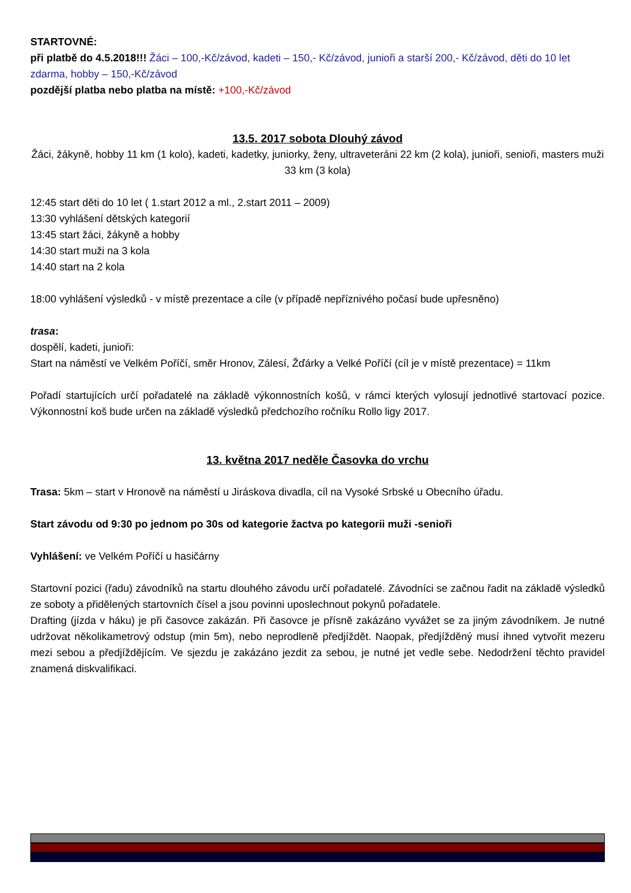STARTOVNÉ:
při platbě do 4.5.2018!!! Žáci – 100,-Kč/závod, kadeti – 150,- Kč/závod, junioři a starší 200,- Kč/závod, děti do 10 let zdarma, hobby – 150,-Kč/závod
pozdější platba nebo platba na místě: +100,-Kč/závod
13.5. 2017 sobota Dlouhý závod
Žáci, žákyně, hobby 11 km (1 kolo), kadeti, kadetky, juniorky, ženy, ultraveteráni 22 km (2 kola), junioři, senioři, masters muži 33 km (3 kola)
12:45 start děti do 10 let ( 1.start 2012 a ml., 2.start 2011 – 2009)
13:30 vyhlášení dětských kategorií
13:45 start žáci, žákyně a hobby
14:30 start muži na 3 kola
14:40 start na 2 kola
18:00 vyhlášení výsledků - v místě prezentace a cíle (v případě nepříznivého počasí bude upřesněno)
trasa:
dospělí, kadeti, junioři:
Start na náměstí ve Velkém Poříčí, směr Hronov, Zálesí, Žďárky a Velké Poříčí (cíl je v místě prezentace) = 11km
Pořadí startujících určí pořadatelé na základě výkonnostních košů, v rámci kterých vylosují jednotlivé startovací pozice. Výkonnostní koš bude určen na základě výsledků předchozího ročníku Rollo ligy 2017.
13. května 2017 neděle Časovka do vrchu
Trasa: 5km – start v Hronově na náměstí u Jiráskova divadla, cíl na Vysoké Srbské u Obecního úřadu.
Start závodu od 9:30 po jednom po 30s od kategorie žactva po kategorii muži -senioři
Vyhlášení: ve Velkém Poříčí u hasičárny
Startovní pozici (řadu) závodníků na startu dlouhého závodu určí pořadatelé. Závodníci se začnou řadit na základě výsledků ze soboty a přidělených startovních čísel a jsou povinni uposlechnout pokynů pořadatele.
Drafting (jízda v háku) je při časovce zakázán. Při časovce je přísně zakázáno vyvážet se za jiným závodníkem. Je nutné udržovat několikametrový odstup (min 5m), nebo neprodleně předjíždět. Naopak, předjížděný musí ihned vytvořit mezeru mezi sebou a předjíždějícím. Ve sjezdu je zakázáno jezdit za sebou, je nutné jet vedle sebe. Nedodržení těchto pravidel znamená diskvalifikaci.